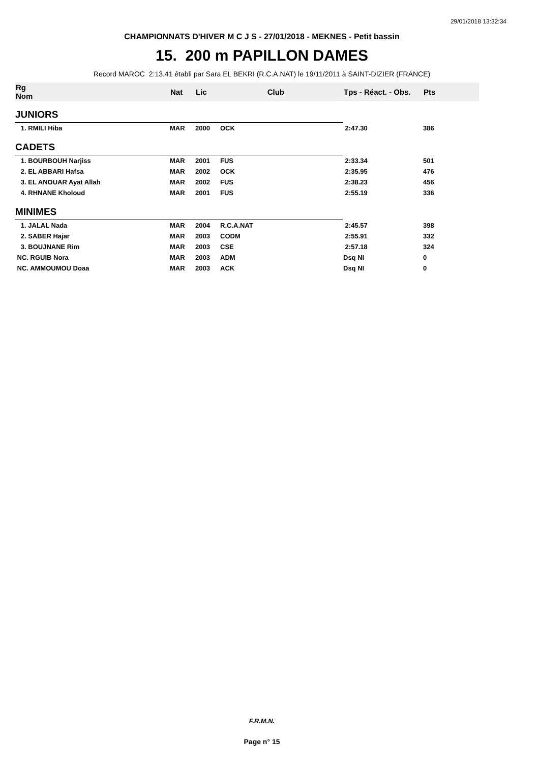29/01/2018 13:32:34
CHAMPIONNATS D'HIVER M C J S - 27/01/2018 - MEKNES - Petit bassin
15. 200 m PAPILLON DAMES
Record MAROC 2:13.41 établi par Sara EL BEKRI (R.C.A.NAT) le 19/11/2011 à SAINT-DIZIER (FRANCE)
| Rg Nom | | Nat | Lic | Club | Tps - Réact. - Obs. | Pts |
| --- | --- | --- | --- | --- | --- | --- |
| JUNIORS | | | | | | |
| 1. RMILI Hiba | | MAR | 2000 | OCK | 2:47.30 | 386 |
| CADETS | | | | | | |
| 1. BOURBOUH Narjiss | | MAR | 2001 | FUS | 2:33.34 | 501 |
| 2. EL ABBARI Hafsa | | MAR | 2002 | OCK | 2:35.95 | 476 |
| 3. EL ANOUAR Ayat Allah | | MAR | 2002 | FUS | 2:38.23 | 456 |
| 4. RHNANE Kholoud | | MAR | 2001 | FUS | 2:55.19 | 336 |
| MINIMES | | | | | | |
| 1. JALAL Nada | | MAR | 2004 | R.C.A.NAT | 2:45.57 | 398 |
| 2. SABER Hajar | | MAR | 2003 | CODM | 2:55.91 | 332 |
| 3. BOUJNANE Rim | | MAR | 2003 | CSE | 2:57.18 | 324 |
| NC. RGUIB Nora | | MAR | 2003 | ADM | Dsq NI | 0 |
| NC. AMMOUMOU Doaa | | MAR | 2003 | ACK | Dsq NI | 0 |
F.R.M.N.
Page n° 15